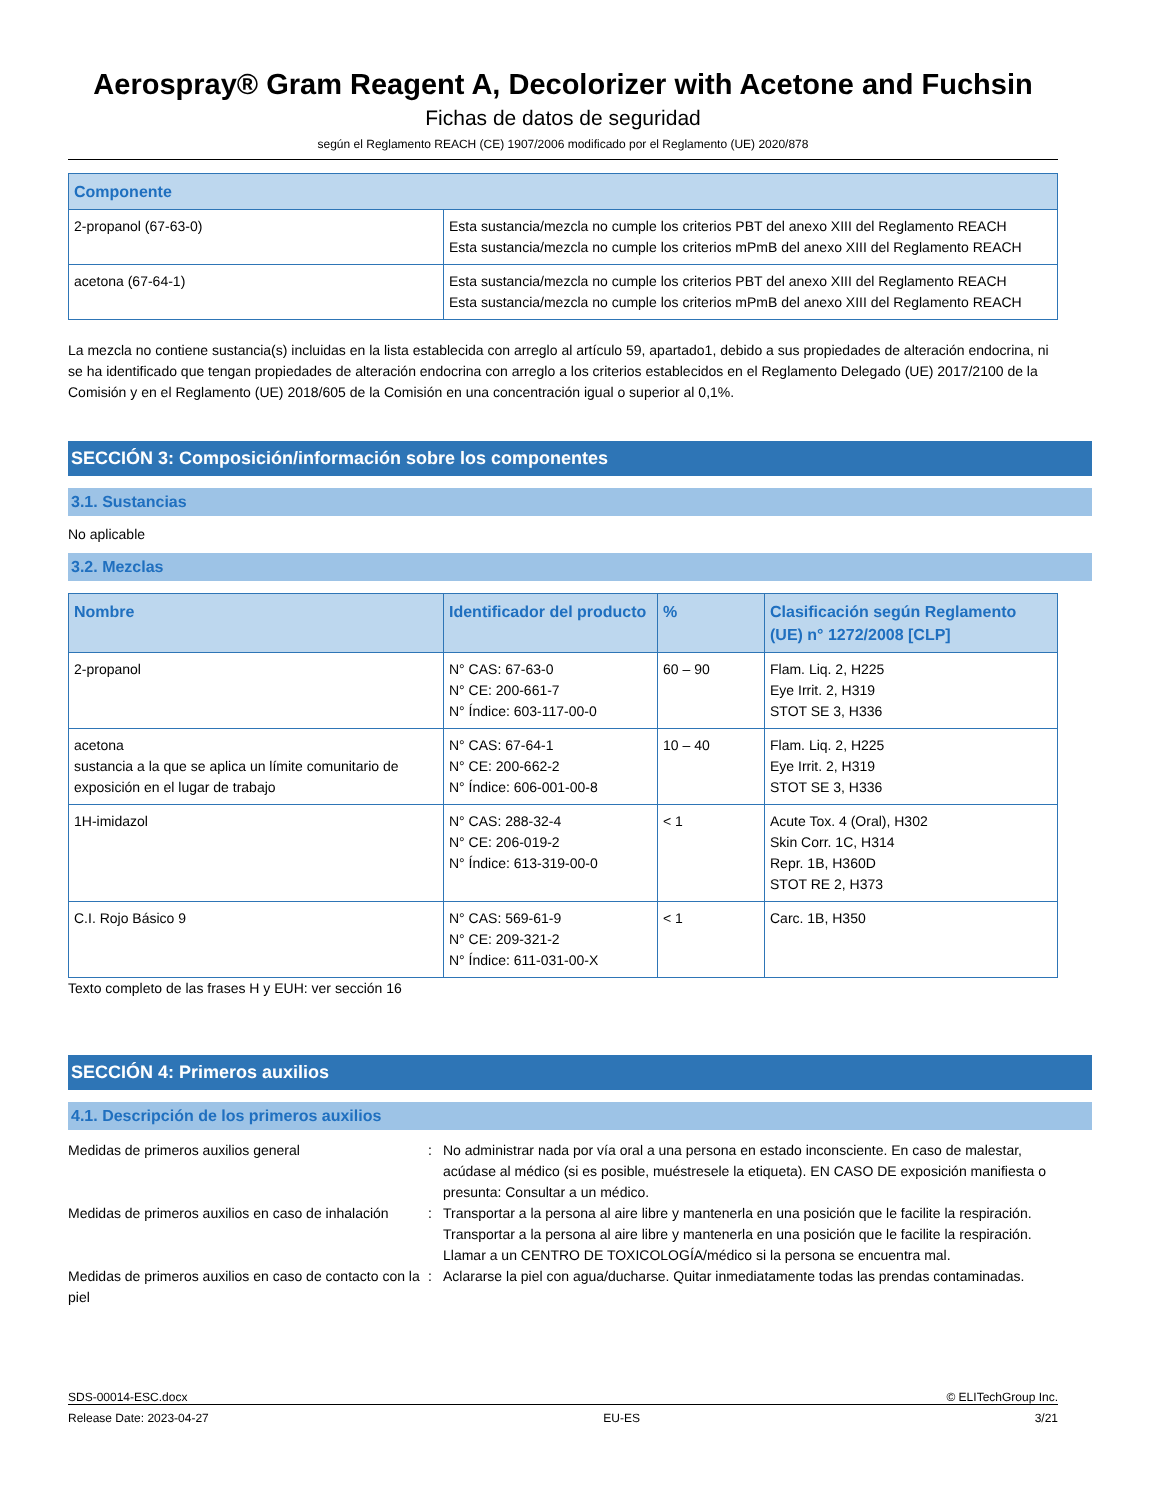Aerospray® Gram Reagent A, Decolorizer with Acetone and Fuchsin
Fichas de datos de seguridad
según el Reglamento REACH (CE) 1907/2006 modificado por el Reglamento (UE) 2020/878
| Componente | |
| --- | --- |
| 2-propanol (67-63-0) | Esta sustancia/mezcla no cumple los criterios PBT del anexo XIII del Reglamento REACH Esta sustancia/mezcla no cumple los criterios mPmB del anexo XIII del Reglamento REACH |
| acetona (67-64-1) | Esta sustancia/mezcla no cumple los criterios PBT del anexo XIII del Reglamento REACH Esta sustancia/mezcla no cumple los criterios mPmB del anexo XIII del Reglamento REACH |
La mezcla no contiene sustancia(s) incluidas en la lista establecida con arreglo al artículo 59, apartado1, debido a sus propiedades de alteración endocrina, ni se ha identificado que tengan propiedades de alteración endocrina con arreglo a los criterios establecidos en el Reglamento Delegado (UE) 2017/2100 de la Comisión y en el Reglamento (UE) 2018/605 de la Comisión en una concentración igual o superior al 0,1%.
SECCIÓN 3: Composición/información sobre los componentes
3.1. Sustancias
No aplicable
3.2. Mezclas
| Nombre | Identificador del producto | % | Clasificación según Reglamento (UE) n° 1272/2008 [CLP] |
| --- | --- | --- | --- |
| 2-propanol | N° CAS: 67-63-0 N° CE: 200-661-7 N° Índice: 603-117-00-0 | 60 – 90 | Flam. Liq. 2, H225 Eye Irrit. 2, H319 STOT SE 3, H336 |
| acetona sustancia a la que se aplica un límite comunitario de exposición en el lugar de trabajo | N° CAS: 67-64-1 N° CE: 200-662-2 N° Índice: 606-001-00-8 | 10 – 40 | Flam. Liq. 2, H225 Eye Irrit. 2, H319 STOT SE 3, H336 |
| 1H-imidazol | N° CAS: 288-32-4 N° CE: 206-019-2 N° Índice: 613-319-00-0 | < 1 | Acute Tox. 4 (Oral), H302 Skin Corr. 1C, H314 Repr. 1B, H360D STOT RE 2, H373 |
| C.I. Rojo Básico 9 | N° CAS: 569-61-9 N° CE: 209-321-2 N° Índice: 611-031-00-X | < 1 | Carc. 1B, H350 |
Texto completo de las frases H y EUH: ver sección 16
SECCIÓN 4: Primeros auxilios
4.1. Descripción de los primeros auxilios
Medidas de primeros auxilios general : No administrar nada por vía oral a una persona en estado inconsciente. En caso de malestar, acúdase al médico (si es posible, muéstresele la etiqueta). EN CASO DE exposición manifiesta o presunta: Consultar a un médico.
Medidas de primeros auxilios en caso de inhalación
: Transportar a la persona al aire libre y mantenerla en una posición que le facilite la respiración. Transportar a la persona al aire libre y mantenerla en una posición que le facilite la respiración. Llamar a un CENTRO DE TOXICOLOGÍA/médico si la persona se encuentra mal.
Medidas de primeros auxilios en caso de contacto con la piel
: Aclararse la piel con agua/ducharse. Quitar inmediatamente todas las prendas contaminadas.
SDS-00014-ESC.docx © ELITechGroup Inc.
Release Date: 2023-04-27 EU-ES 3/21